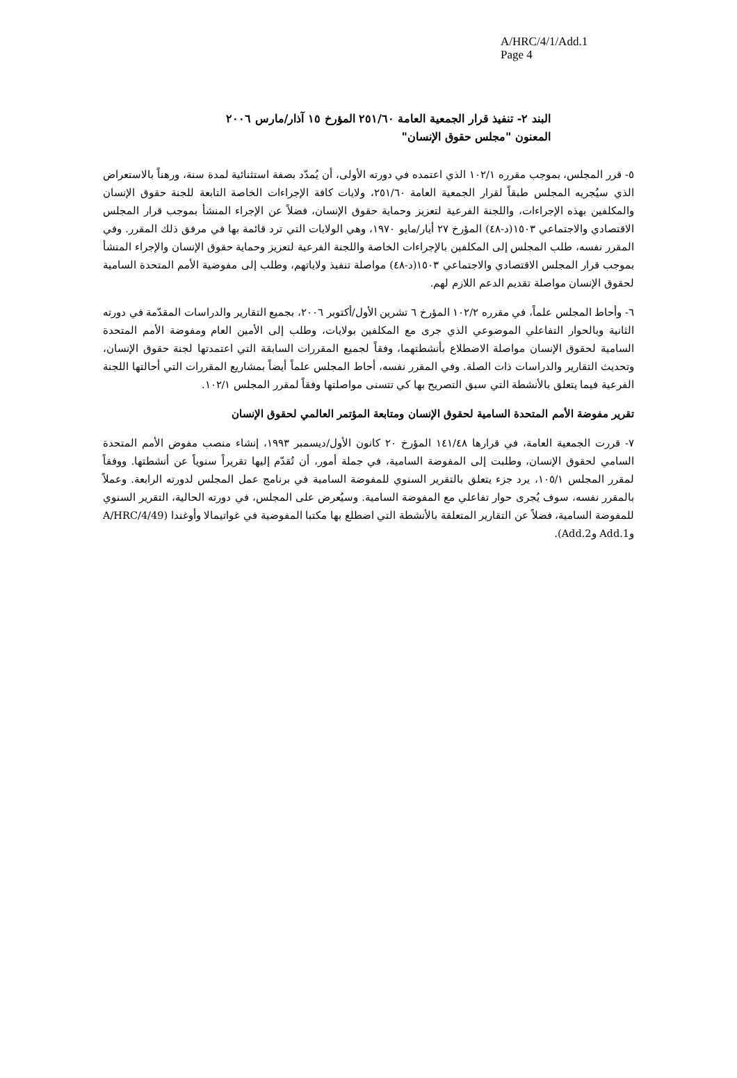A/HRC/4/1/Add.1
Page 4
البند ٢- تنفيذ قرار الجمعية العامة ٢٥١/٦٠ المؤرخ ١٥ آذار/مارس ٢٠٠٦
المعنون "مجلس حقوق الإنسان"
٥- قرر المجلس، بموجب مقرره ١٠٢/١ الذي اعتمده في دورته الأولى، أن يُمدّد بصفة استثنائية لمدة سنة، ورهناً بالاستعراض الذي سيُجريه المجلس طبقاً لقرار الجمعية العامة ٢٥١/٦٠، ولايات كافة الإجراءات الخاصة التابعة للجنة حقوق الإنسان والمكلفين بهذه الإجراءات، واللجنة الفرعية لتعزيز وحماية حقوق الإنسان، فضلاً عن الإجراء المنشأ بموجب قرار المجلس الاقتصادي والاجتماعي ١٥٠٣(د-٤٨) المؤرخ ٢٧ أيار/مايو ١٩٧٠، وهي الولايات التي ترد قائمة بها في مرفق ذلك المقرر. وفي المقرر نفسه، طلب المجلس إلى المكلفين بالإجراءات الخاصة واللجنة الفرعية لتعزيز وحماية حقوق الإنسان والإجراء المنشأ بموجب قرار المجلس الاقتصادي والاجتماعي ١٥٠٣(د-٤٨) مواصلة تنفيذ ولاياتهم، وطلب إلى مفوضية الأمم المتحدة السامية لحقوق الإنسان مواصلة تقديم الدعم اللازم لهم.
٦- وأحاط المجلس علماً، في مقرره ١٠٢/٢ المؤرخ ٦ تشرين الأول/أكتوبر ٢٠٠٦، بجميع التقارير والدراسات المقدّمة في دورته الثانية وبالحوار التفاعلي الموضوعي الذي جرى مع المكلفين بولايات، وطلب إلى الأمين العام ومفوضة الأمم المتحدة السامية لحقوق الإنسان مواصلة الاضطلاع بأنشطتهما، وفقاً لجميع المقررات السابقة التي اعتمدتها لجنة حقوق الإنسان، وتحديث التقارير والدراسات ذات الصلة. وفي المقرر نفسه، أحاط المجلس علماً أيضاً بمشاريع المقررات التي أحالتها اللجنة الفرعية فيما يتعلق بالأنشطة التي سبق التصريح بها كي تتسنى مواصلتها وفقاً لمقرر المجلس ١٠٢/١.
تقرير مفوضة الأمم المتحدة السامية لحقوق الإنسان ومتابعة المؤتمر العالمي لحقوق الإنسان
٧- قررت الجمعية العامة، في قرارها ١٤١/٤٨ المؤرخ ٢٠ كانون الأول/ديسمبر ١٩٩٣، إنشاء منصب مفوض الأمم المتحدة السامي لحقوق الإنسان، وطلبت إلى المفوضة السامية، في جملة أمور، أن تُقدّم إليها تقريراً سنوياً عن أنشطتها. ووفقاً لمقرر المجلس ١٠٥/١، يرد جزء يتعلق بالتقرير السنوي للمفوضة السامية في برنامج عمل المجلس لدورته الرابعة. وعملاً بالمقرر نفسه، سوف يُجرى حوار تفاعلي مع المفوضة السامية. وسيُعرض على المجلس، في دورته الحالية، التقرير السنوي للمفوضة السامية، فضلاً عن التقارير المتعلقة بالأنشطة التي اضطلع بها مكتبا المفوضية في غواتيمالا وأوغندا (A/HRC/4/49 وAdd.1 وAdd.2).